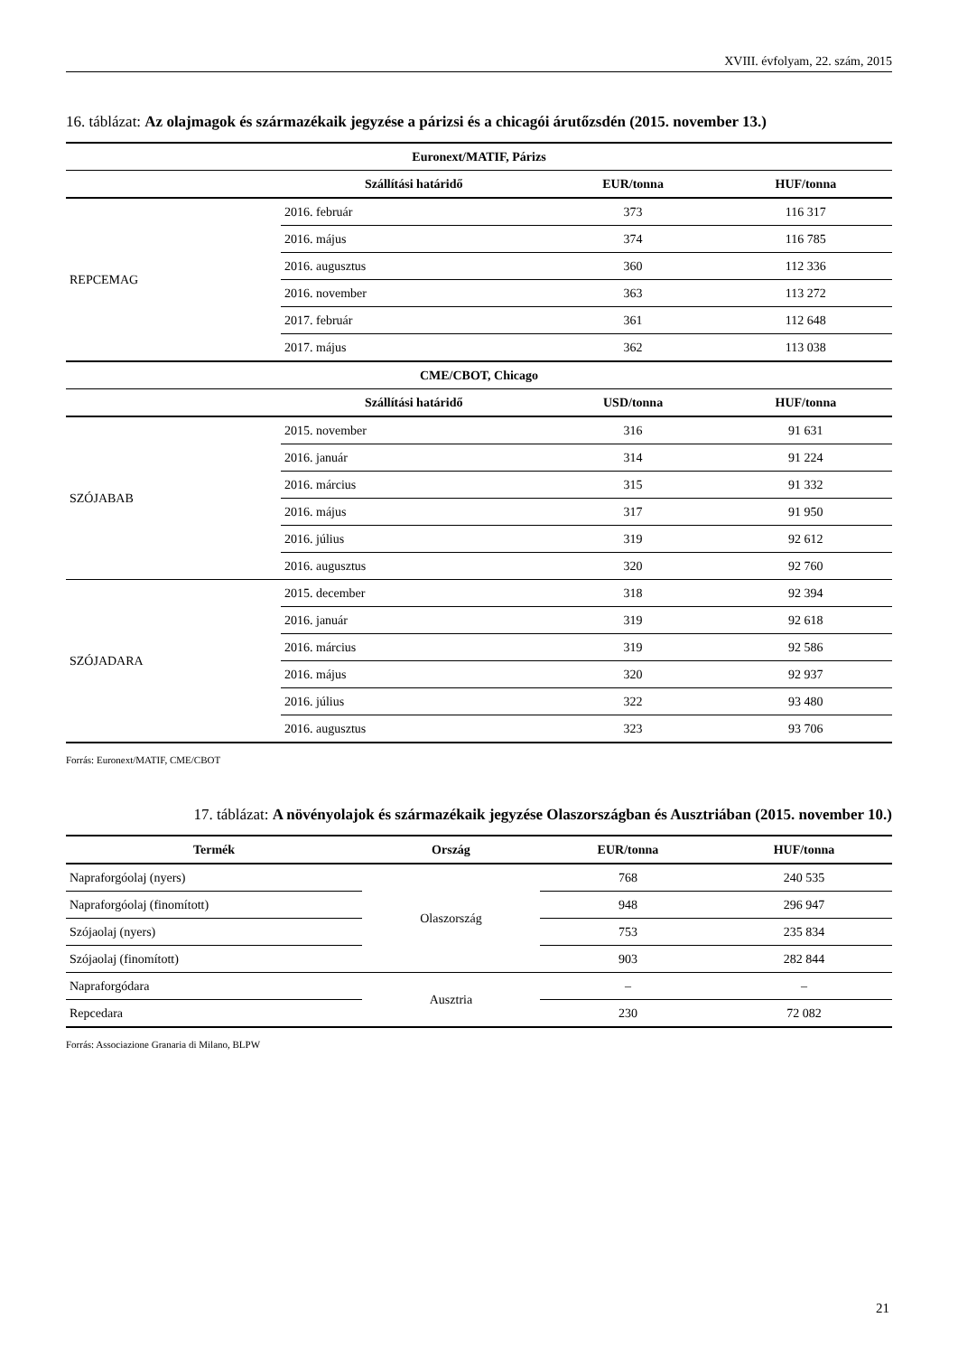XVIII. évfolyam, 22. szám, 2015
16. táblázat: Az olajmagok és származékaik jegyzése a párizsi és a chicagói árutőzsdén (2015. november 13.)
| Euronext/MATIF, Párizs | | | |
| --- | --- | --- | --- |
| | Szállítási határidő | EUR/tonna | HUF/tonna |
| REPCEMAG | 2016. február | 373 | 116 317 |
| | 2016. május | 374 | 116 785 |
| | 2016. augusztus | 360 | 112 336 |
| | 2016. november | 363 | 113 272 |
| | 2017. február | 361 | 112 648 |
| | 2017. május | 362 | 113 038 |
| CME/CBOT, Chicago | | | |
| | Szállítási határidő | USD/tonna | HUF/tonna |
| SZÓJABAB | 2015. november | 316 | 91 631 |
| | 2016. január | 314 | 91 224 |
| | 2016. március | 315 | 91 332 |
| | 2016. május | 317 | 91 950 |
| | 2016. július | 319 | 92 612 |
| | 2016. augusztus | 320 | 92 760 |
| SZÓJADARA | 2015. december | 318 | 92 394 |
| | 2016. január | 319 | 92 618 |
| | 2016. március | 319 | 92 586 |
| | 2016. május | 320 | 92 937 |
| | 2016. július | 322 | 93 480 |
| | 2016. augusztus | 323 | 93 706 |
Forrás: Euronext/MATIF, CME/CBOT
17. táblázat: A növényolajok és származékaik jegyzése Olaszországban és Ausztriában (2015. november 10.)
| Termék | Ország | EUR/tonna | HUF/tonna |
| --- | --- | --- | --- |
| Napraforgóolaj (nyers) | Olaszország | 768 | 240 535 |
| Napraforgóolaj (finomított) | | 948 | 296 947 |
| Szójaolaj (nyers) | | 753 | 235 834 |
| Szójaolaj (finomított) | | 903 | 282 844 |
| Napraforgódara | Ausztria | – | – |
| Repcedara | | 230 | 72 082 |
Forrás: Associazione Granaria di Milano, BLPW
21